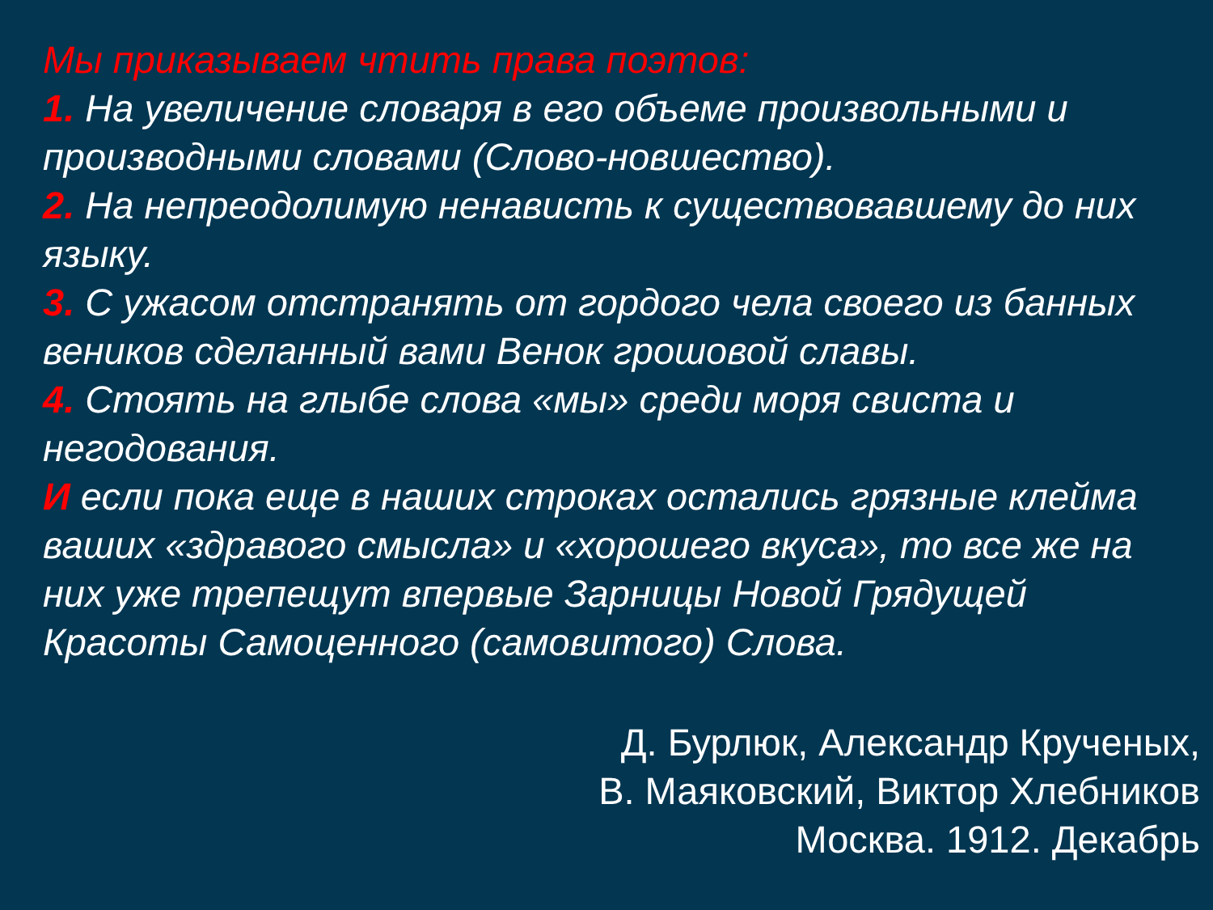Мы приказываем чтить права поэтов:
1. На увеличение словаря в его объеме произвольными и производными словами (Слово-новшество).
2. На непреодолимую ненависть к существовавшему до них языку.
3. С ужасом отстранять от гордого чела своего из банных веников сделанный вами Венок грошовой славы.
4. Стоять на глыбе слова «мы» среди моря свиста и негодования.
И если пока еще в наших строках остались грязные клейма ваших «здравого смысла» и «хорошего вкуса», то все же на них уже трепещут впервые Зарницы Новой Грядущей Красоты Самоценного (самовитого) Слова.
Д. Бурлюк, Александр Крученых,
В. Маяковский, Виктор Хлебников
Москва. 1912. Декабрь